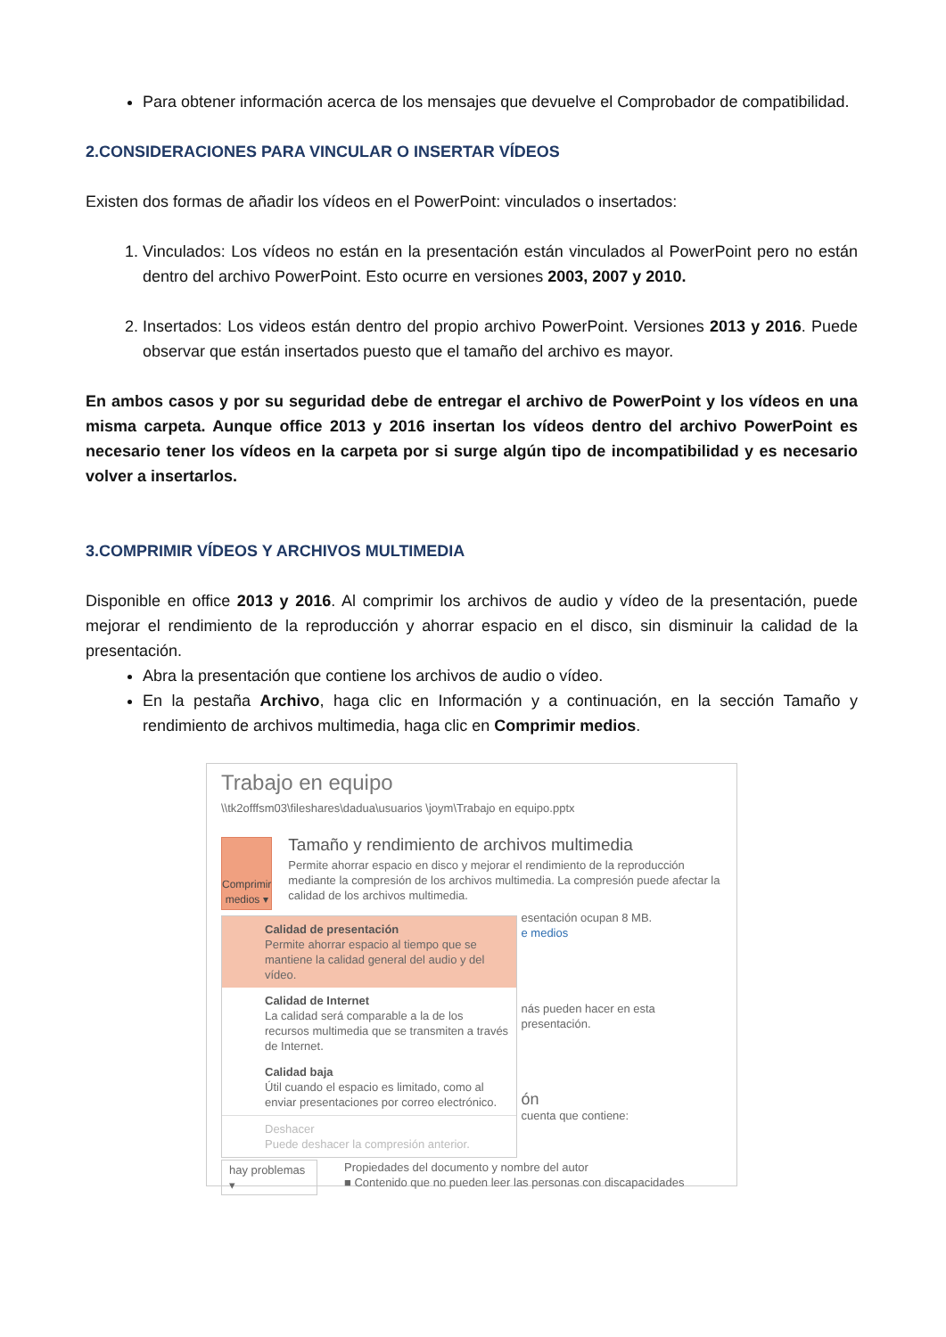Para obtener información acerca de los mensajes que devuelve el Comprobador de compatibilidad.
2.CONSIDERACIONES PARA VINCULAR O INSERTAR VÍDEOS
Existen dos formas de añadir los vídeos en el PowerPoint: vinculados o insertados:
1. Vinculados: Los vídeos no están en la presentación están vinculados al PowerPoint pero no están dentro del archivo PowerPoint. Esto ocurre en versiones 2003, 2007 y 2010.
2. Insertados: Los videos están dentro del propio archivo PowerPoint. Versiones 2013 y 2016. Puede observar que están insertados puesto que el tamaño del archivo es mayor.
En ambos casos y por su seguridad debe de entregar el archivo de PowerPoint y los vídeos en una misma carpeta. Aunque office 2013 y 2016 insertan los vídeos dentro del archivo PowerPoint es necesario tener los vídeos en la carpeta por si surge algún tipo de incompatibilidad y es necesario volver a insertarlos.
3.COMPRIMIR VÍDEOS Y ARCHIVOS MULTIMEDIA
Disponible en office 2013 y 2016. Al comprimir los archivos de audio y vídeo de la presentación, puede mejorar el rendimiento de la reproducción y ahorrar espacio en el disco, sin disminuir la calidad de la presentación.
Abra la presentación que contiene los archivos de audio o vídeo.
En la pestaña Archivo, haga clic en Información y a continuación, en la sección Tamaño y rendimiento de archivos multimedia, haga clic en Comprimir medios.
Trabajo en equipo
\\tk2offfsm03\fileshares\dadua\usuarios \joym\Trabajo en equipo.pptx
Comprimir
medios ▾
Tamaño y rendimiento de archivos multimedia
Permite ahorrar espacio en disco y mejorar el rendimiento de la reproducción mediante la compresión de los archivos multimedia. La compresión puede afectar la calidad de los archivos multimedia.
Calidad de presentación
Permite ahorrar espacio al tiempo que se mantiene la calidad general del audio y del vídeo.
Calidad de Internet
La calidad será comparable a la de los recursos multimedia que se transmiten a través de Internet.
Calidad baja
Útil cuando el espacio es limitado, como al enviar presentaciones por correo electrónico.
Deshacer
Puede deshacer la compresión anterior.
esentación ocupan 8 MB.
e medios
nás pueden hacer en esta presentación.
ón
cuenta que contiene:
hay problemas ▾
Propiedades del documento y nombre del autor
■ Contenido que no pueden leer las personas con discapacidades